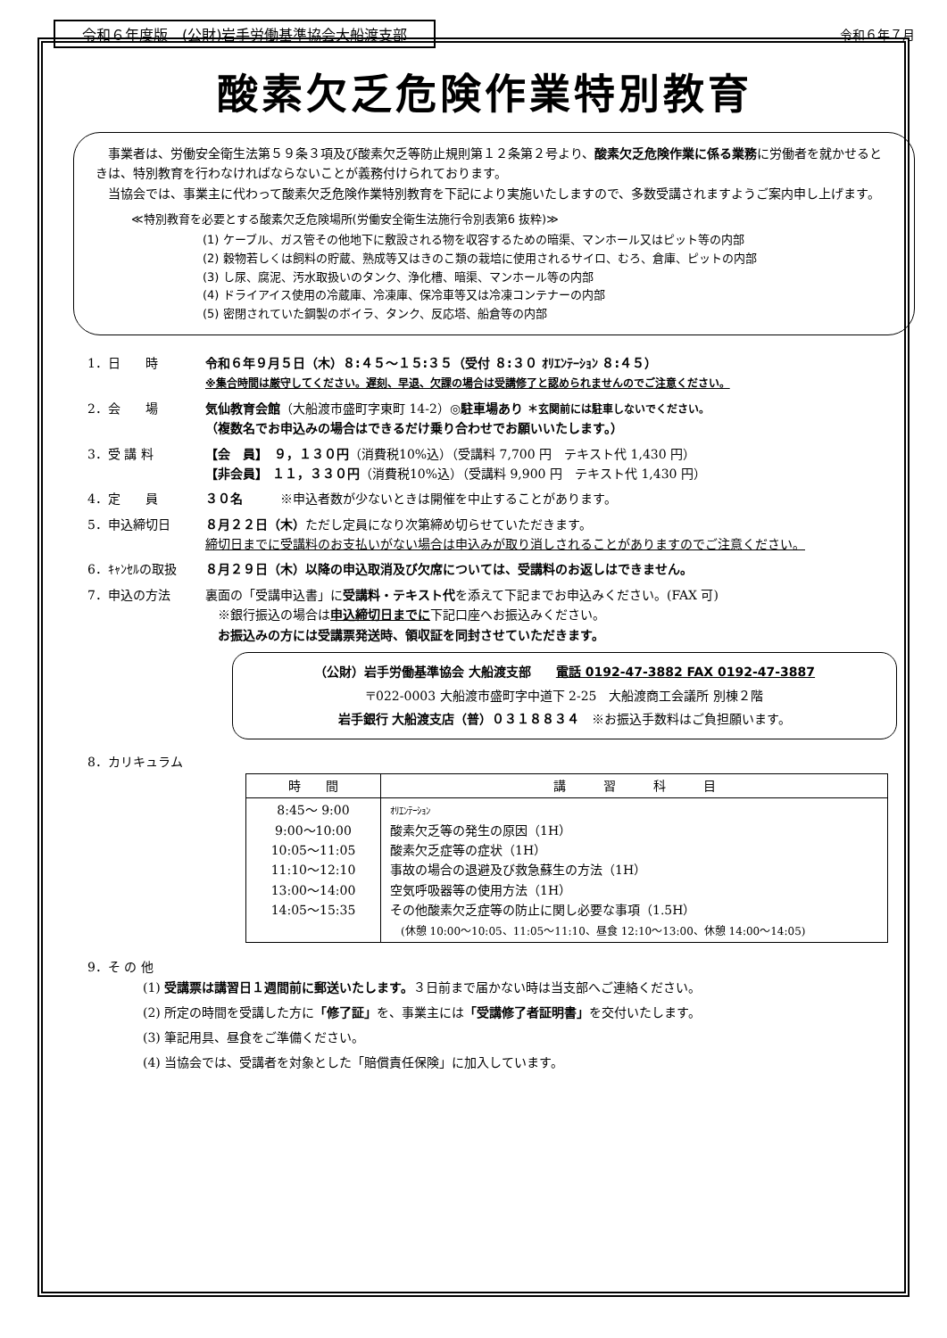令和６年度版　(公財)岩手労働基準協会大船渡支部 令和６年７月
酸素欠乏危険作業特別教育
事業者は、労働安全衛生法第５９条３項及び酸素欠乏等防止規則第１２条第２号より、酸素欠乏危険作業に係る業務に労働者を就かせるときは、特別教育を行わなければならないことが義務付けられております。
当協会では、事業主に代わって酸素欠乏危険作業特別教育を下記により実施いたしますので、多数受講されますようご案内申し上げます。
≪特別教育を必要とする酸素欠乏危険場所(労働安全衛生法施行令別表第6 抜粋)≫
(1) ケーブル、ガス管その他地下に敷設される物を収容するための暗渠、マンホール又はピット等の内部
(2) 穀物若しくは飼料の貯蔵、熟成等又はきのこ類の栽培に使用されるサイロ、むろ、倉庫、ピットの内部
(3) し尿、腐泥、汚水取扱いのタンク、浄化槽、暗渠、マンホール等の内部
(4) ドライアイス使用の冷蔵庫、冷凍庫、保冷車等又は冷凍コンテナーの内部
(5) 密閉されていた鋼製のボイラ、タンク、反応塔、船倉等の内部
1．日　　時 令和６年９月５日（木）８:４５～１５:３５（受付 ８:３０ ｵﾘｴﾝﾃｰｼｮﾝ ８:４５）
※集合時間は厳守してください。遅刻、早退、欠課の場合は受講修了と認められませんのでご注意ください。
2．会　　場 気仙教育会館（大船渡市盛町字東町 14-2）◎駐車場あり ＊玄関前には駐車しないでください。
（複数名でお申込みの場合はできるだけ乗り合わせでお願いいたします。）
3．受 講 料 【会　員】　９，１３０円（消費税10%込）（受講料 7,700 円　テキスト代 1,430 円）
【非会員】 １１，３３０円（消費税10%込）（受講料 9,900 円　テキスト代 1,430 円）
4．定　　員 ３０名　　　※申込者数が少ないときは開催を中止することがあります。
5．申込締切日 ８月２２日（木）ただし定員になり次第締め切らせていただきます。
締切日までに受講料のお支払いがない場合は申込みが取り消しされることがありますのでご注意ください。
6．ｷｬﾝｾﾙの取扱 ８月２９日（木）以降の申込取消及び欠席については、受講料のお返しはできません。
7．申込の方法 裏面の「受講申込書」に受講料・テキスト代を添えて下記までお申込みください。(FAX 可)
　※銀行振込の場合は申込締切日までに下記口座へお振込みください。
　お振込みの方には受講票発送時、領収証を同封させていただきます。
（公財）岩手労働基準協会 大船渡支部　　電話 0192-47-3882 FAX 0192-47-3887
〒022-0003 大船渡市盛町字中道下 2-25　大船渡商工会議所 別棟２階
岩手銀行 大船渡支店（普）０３１８８３４　※お振込手数料はご負担願います。
8．カリキュラム
| 時 間 | 講 習 科 目 |
| --- | --- |
| 8:45～ 9:00 9:00～10:00 10:05～11:05 11:10～12:10 13:00～14:00 14:05～15:35 | ｵﾘｴﾝﾃｰｼｮﾝ 酸素欠乏等の発生の原因（1H） 酸素欠乏症等の症状（1H） 事故の場合の退避及び救急蘇生の方法（1H） 空気呼吸器等の使用方法（1H） その他酸素欠乏症等の防止に関し必要な事項（1.5H） (休憩 10:00～10:05、11:05～11:10、昼食 12:10～13:00、休憩 14:00～14:05) |
9．そ の 他
(1) 受講票は講習日１週間前に郵送いたします。３日前まで届かない時は当支部へご連絡ください。
(2) 所定の時間を受講した方に「修了証」を、事業主には「受講修了者証明書」を交付いたします。
(3) 筆記用具、昼食をご準備ください。
(4) 当協会では、受講者を対象とした「賠償責任保険」に加入しています。